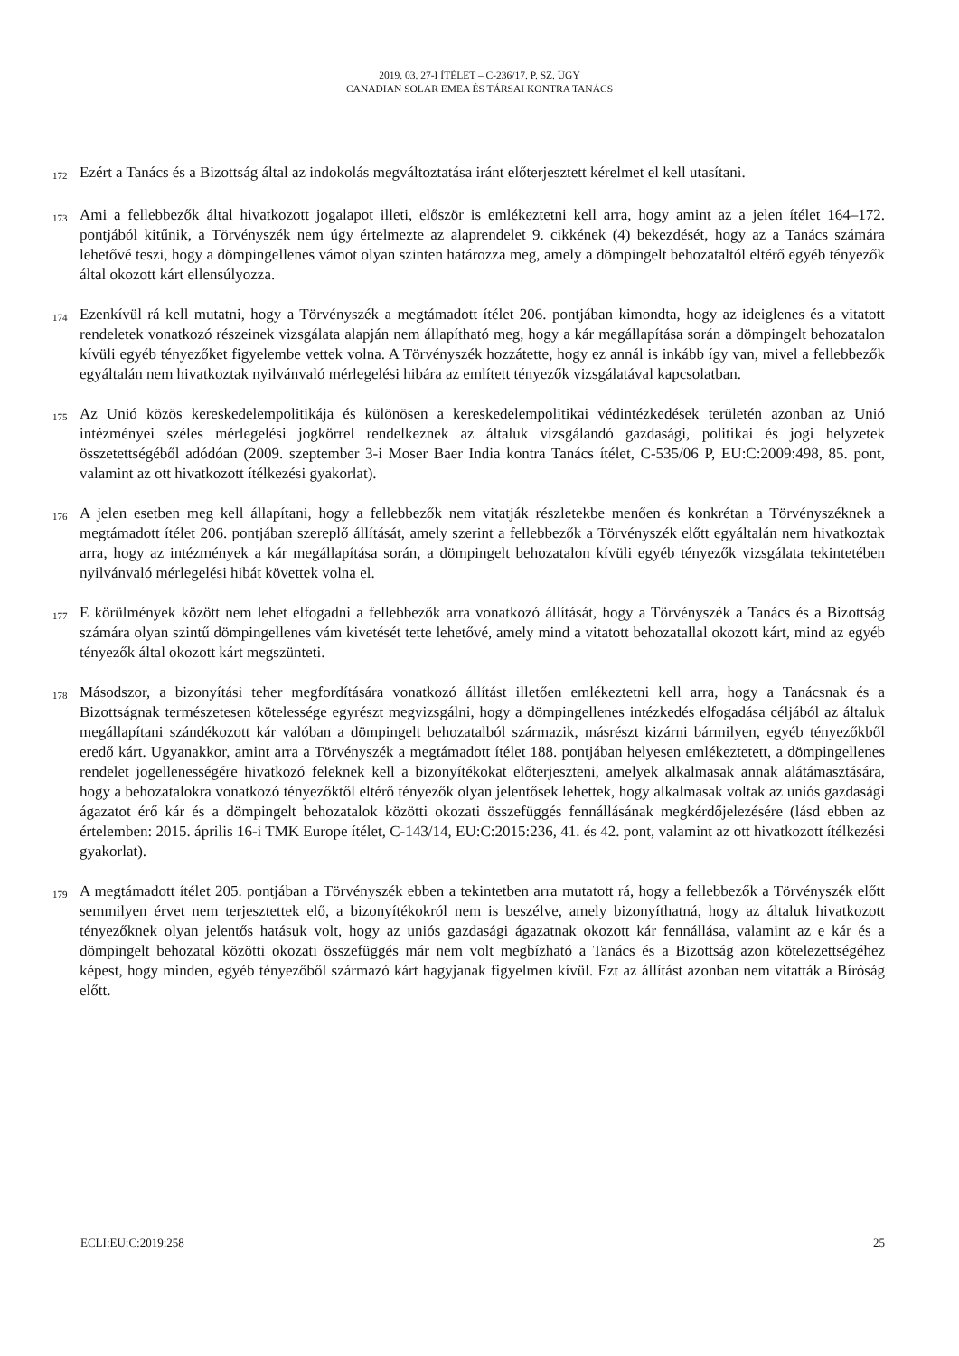2019. 03. 27-I ÍTÉLET – C-236/17. P. SZ. ÜGY
CANADIAN SOLAR EMEA ÉS TÁRSAI KONTRA TANÁCS
172
Ezért a Tanács és a Bizottság által az indokolás megváltoztatása iránt előterjesztett kérelmet el kell utasítani.
173
Ami a fellebbezők által hivatkozott jogalapot illeti, először is emlékeztetni kell arra, hogy amint az a jelen ítélet 164–172. pontjából kitűnik, a Törvényszék nem úgy értelmezte az alaprendelet 9. cikkének (4) bekezdését, hogy az a Tanács számára lehetővé teszi, hogy a dömpingellenes vámot olyan szinten határozza meg, amely a dömpingelt behozataltól eltérő egyéb tényezők által okozott kárt ellensúlyozza.
174
Ezenkívül rá kell mutatni, hogy a Törvényszék a megtámadott ítélet 206. pontjában kimondta, hogy az ideiglenes és a vitatott rendeletek vonatkozó részeinek vizsgálata alapján nem állapítható meg, hogy a kár megállapítása során a dömpingelt behozatalon kívüli egyéb tényezőket figyelembe vettek volna. A Törvényszék hozzátette, hogy ez annál is inkább így van, mivel a fellebbezők egyáltalán nem hivatkoztak nyilvánvaló mérlegelési hibára az említett tényezők vizsgálatával kapcsolatban.
175
Az Unió közös kereskedelempolitikája és különösen a kereskedelempolitikai védintézkedések területén azonban az Unió intézményei széles mérlegelési jogkörrel rendelkeznek az általuk vizsgálandó gazdasági, politikai és jogi helyzetek összetettségéből adódóan (2009. szeptember 3-i Moser Baer India kontra Tanács ítélet, C-535/06 P, EU:C:2009:498, 85. pont, valamint az ott hivatkozott ítélkezési gyakorlat).
176
A jelen esetben meg kell állapítani, hogy a fellebbezők nem vitatják részletekbe menően és konkrétan a Törvényszéknek a megtámadott ítélet 206. pontjában szereplő állítását, amely szerint a fellebbezők a Törvényszék előtt egyáltalán nem hivatkoztak arra, hogy az intézmények a kár megállapítása során, a dömpingelt behozatalon kívüli egyéb tényezők vizsgálata tekintetében nyilvánvaló mérlegelési hibát követtek volna el.
177
E körülmények között nem lehet elfogadni a fellebbezők arra vonatkozó állítását, hogy a Törvényszék a Tanács és a Bizottság számára olyan szintű dömpingellenes vám kivetését tette lehetővé, amely mind a vitatott behozatallal okozott kárt, mind az egyéb tényezők által okozott kárt megszünteti.
178
Másodszor, a bizonyítási teher megfordítására vonatkozó állítást illetően emlékeztetni kell arra, hogy a Tanácsnak és a Bizottságnak természetesen kötelessége egyrészt megvizsgálni, hogy a dömpingellenes intézkedés elfogadása céljából az általuk megállapítani szándékozott kár valóban a dömpingelt behozatalból származik, másrészt kizárni bármilyen, egyéb tényezőkből eredő kárt. Ugyanakkor, amint arra a Törvényszék a megtámadott ítélet 188. pontjában helyesen emlékeztetett, a dömpingellenes rendelet jogellenességére hivatkozó feleknek kell a bizonyítékokat előterjeszteni, amelyek alkalmasak annak alátámasztására, hogy a behozatalokra vonatkozó tényezőktől eltérő tényezők olyan jelentősek lehettek, hogy alkalmasak voltak az uniós gazdasági ágazatot érő kár és a dömpingelt behozatalok közötti okozati összefüggés fennállásának megkérdőjelezésére (lásd ebben az értelemben: 2015. április 16-i TMK Europe ítélet, C-143/14, EU:C:2015:236, 41. és 42. pont, valamint az ott hivatkozott ítélkezési gyakorlat).
179
A megtámadott ítélet 205. pontjában a Törvényszék ebben a tekintetben arra mutatott rá, hogy a fellebbezők a Törvényszék előtt semmilyen érvet nem terjesztettek elő, a bizonyítékokról nem is beszélve, amely bizonyíthatná, hogy az általuk hivatkozott tényezőknek olyan jelentős hatásuk volt, hogy az uniós gazdasági ágazatnak okozott kár fennállása, valamint az e kár és a dömpingelt behozatal közötti okozati összefüggés már nem volt megbízható a Tanács és a Bizottság azon kötelezettségéhez képest, hogy minden, egyéb tényezőből származó kárt hagyjanak figyelmen kívül. Ezt az állítást azonban nem vitatták a Bíróság előtt.
ECLI:EU:C:2019:258 25